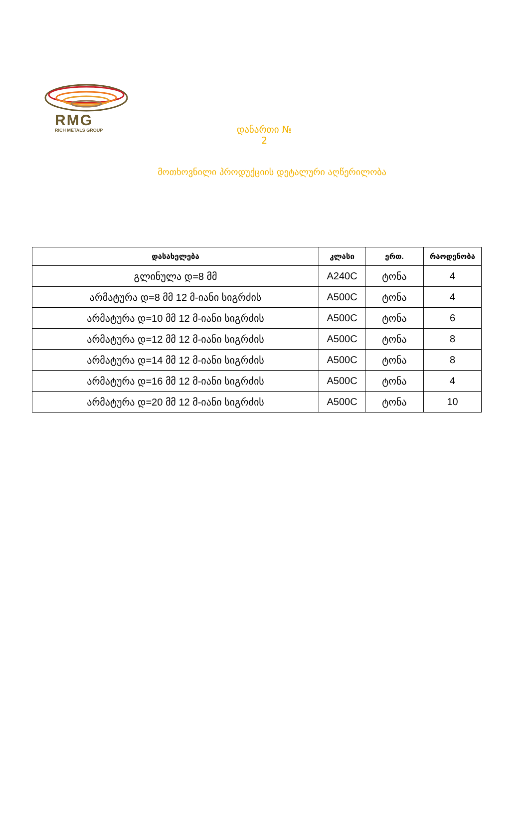RMG
RICH METALS GROUP
დანართი № 2
მოთხოვნილი პროდუქციის დეტალური აღწერილობა
| დასახელება | კლასი | ერთ. | რაოდენობა |
| --- | --- | --- | --- |
| გლინულა დ=8 მმ | A240C | ტონა | 4 |
| არმატურა დ=8 მმ 12 მ-იანი სიგრძის | A500C | ტონა | 4 |
| არმატურა დ=10 მმ 12 მ-იანი სიგრძის | A500C | ტონა | 6 |
| არმატურა დ=12 მმ 12 მ-იანი სიგრძის | A500C | ტონა | 8 |
| არმატურა დ=14 მმ 12 მ-იანი სიგრძის | A500C | ტონა | 8 |
| არმატურა დ=16 მმ 12 მ-იანი სიგრძის | A500C | ტონა | 4 |
| არმატურა დ=20 მმ 12 მ-იანი სიგრძის | A500C | ტონა | 10 |